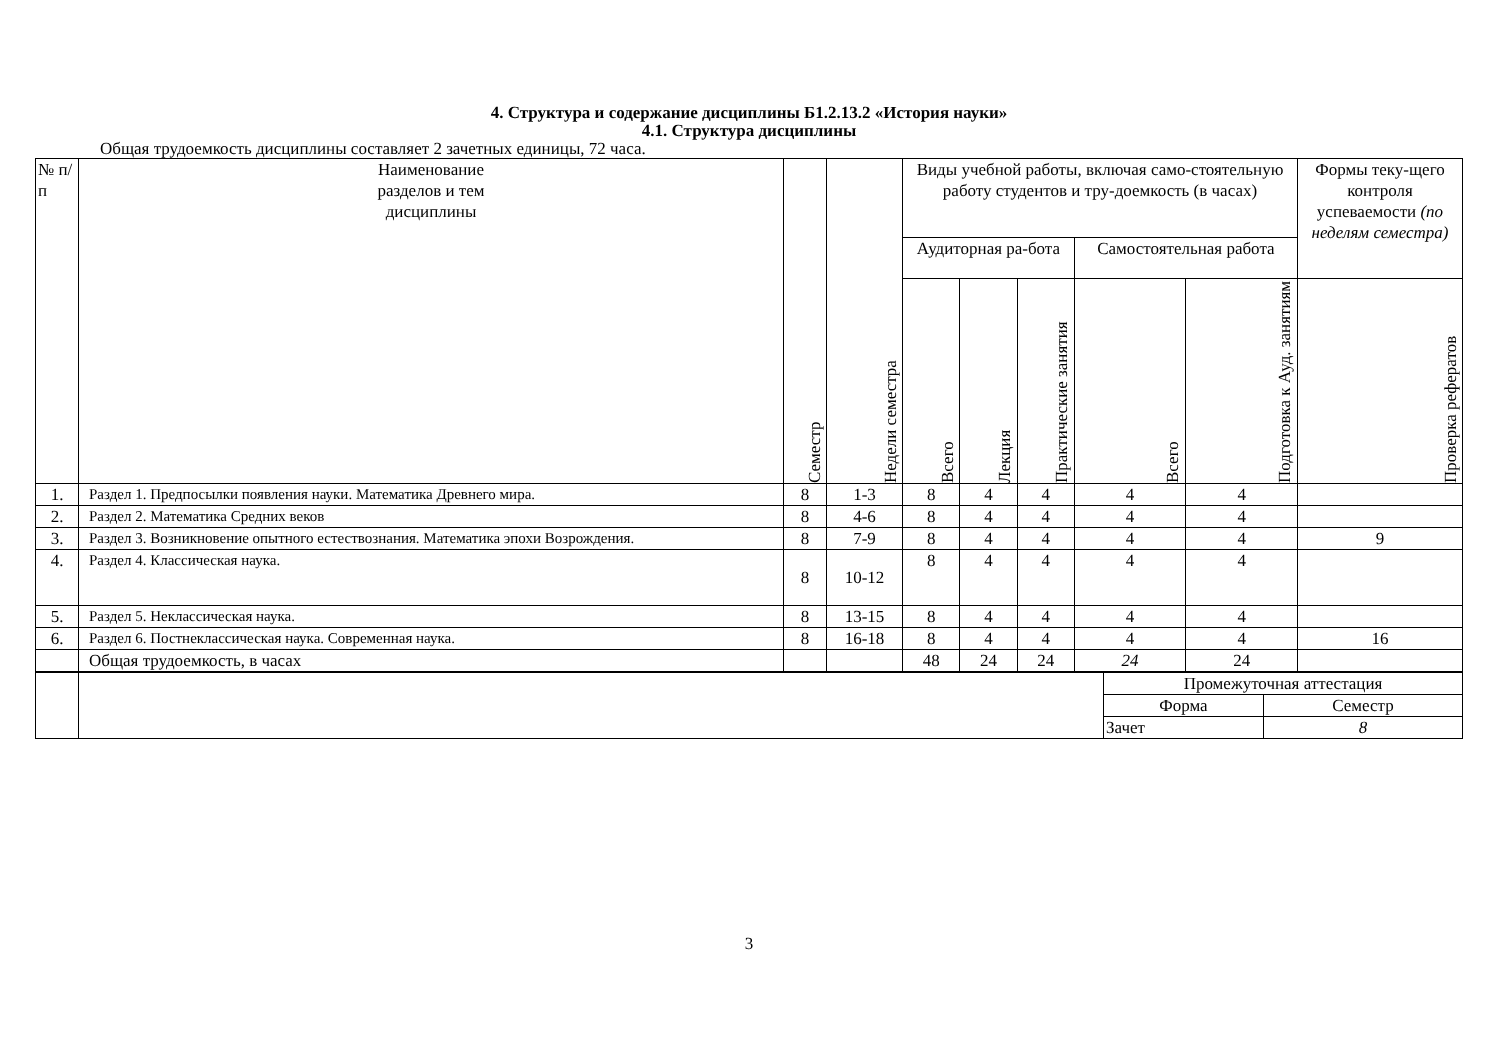4. Структура и содержание дисциплины Б1.2.13.2 «История науки»
4.1. Структура дисциплины
Общая трудоемкость дисциплины составляет 2 зачетных единицы, 72 часа.
| № п/ п | Наименование разделов и тем дисциплины | Семестр | Недели семестра | Виды учебной работы, включая само-стоятельную работу студентов и тру-доемкость (в часах) | | | | | Формы теку-щего контроля успеваемости (по неделям семестра) |
| --- | --- | --- | --- | --- | --- | --- | --- | --- | --- |
| | | | | Аудиторная ра-бота | | | Самостоятельная работа | | |
| | | | | Всего | Лекция | Практические занятия | Всего | Подготовка к Ауд. занятиям | Проверка рефератов |
| 1. | Раздел 1. Предпосылки появления науки. Математика Древнего мира. | 8 | 1-3 | 8 | 4 | 4 | 4 | 4 | |
| 2. | Раздел 2. Математика Средних веков | 8 | 4-6 | 8 | 4 | 4 | 4 | 4 | |
| 3. | Раздел 3. Возникновение опытного естествознания. Математика эпохи Возрождения. | 8 | 7-9 | 8 | 4 | 4 | 4 | 4 | 9 |
| 4. | Раздел 4. Классическая наука. | 8 | 10-12 | 8 | 4 | 4 | 4 | 4 | |
| 5. | Раздел 5. Неклассическая наука. | 8 | 13-15 | 8 | 4 | 4 | 4 | 4 | |
| 6. | Раздел 6. Постнеклассическая наука. Современная наука. | 8 | 16-18 | 8 | 4 | 4 | 4 | 4 | 16 |
| | Общая трудоемкость, в часах | | | 48 | 24 | 24 | 24 | 24 | |
| | | Промежуточная аттестация | |
| | | Форма | Семестр |
| | | Зачет | 8 |
3